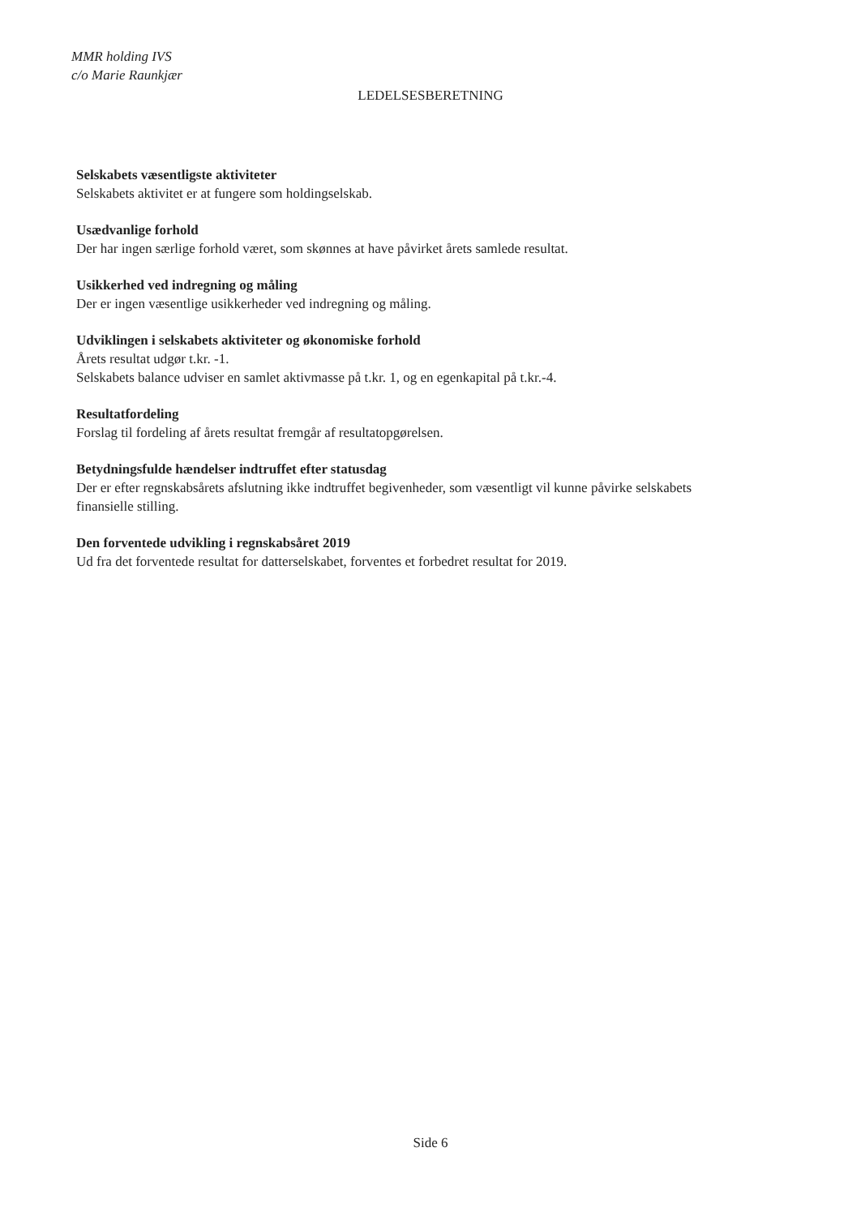MMR holding IVS
c/o Marie Raunkjær
LEDELSESBERETNING
Selskabets væsentligste aktiviteter
Selskabets aktivitet er at fungere som holdingselskab.
Usædvanlige forhold
Der har ingen særlige forhold været, som skønnes at have påvirket årets samlede resultat.
Usikkerhed ved indregning og måling
Der er ingen væsentlige usikkerheder ved indregning og måling.
Udviklingen i selskabets aktiviteter og økonomiske forhold
Årets resultat udgør t.kr. -1.
Selskabets balance udviser en samlet aktivmasse på t.kr. 1, og en egenkapital på t.kr.-4.
Resultatfordeling
Forslag til fordeling af årets resultat fremgår af resultatopgørelsen.
Betydningsfulde hændelser indtruffet efter statusdag
Der er efter regnskabsårets afslutning ikke indtruffet begivenheder, som væsentligt vil kunne påvirke selskabets finansielle stilling.
Den forventede udvikling i regnskabsåret 2019
Ud fra det forventede resultat for datterselskabet, forventes et forbedret resultat for 2019.
Side 6